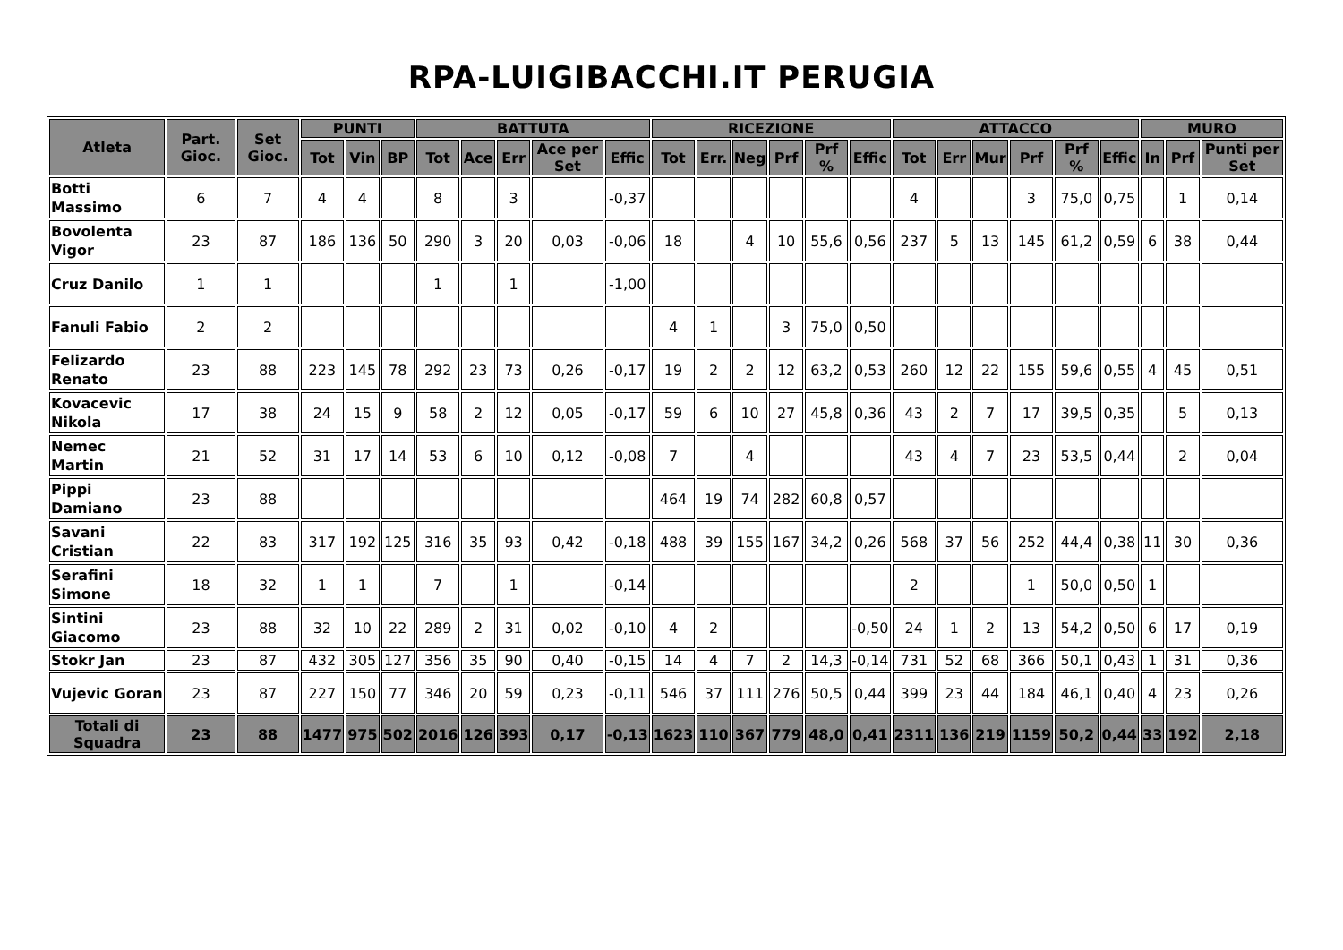RPA-LUIGIBACCHI.IT PERUGIA
| Atleta | Part. Gioc. | Set Gioc. | PUNTI | | | BATTUTA | | | | | RICEZIONE | | | | | | ATTACCO | | | | | | MURO | | |
| --- | --- | --- | --- | --- | --- | --- | --- | --- | --- | --- | --- | --- | --- | --- | --- | --- | --- | --- | --- | --- | --- | --- | --- | --- | --- |
| | | | Tot | Vin | BP | Tot | Ace | Err | Ace per Set | Effic | Tot | Err. | Neg | Prf | Prf % | Effic | Tot | Err | Mur | Prf | Prf % | Effic | In | Prf | Punti per Set |
| Botti Massimo | 6 | 7 | 4 | 4 | | 8 | | 3 | | -0,37 | | | | | | | 4 | | | 3 | 75,0 | 0,75 | | 1 | 0,14 |
| Bovolenta Vigor | 23 | 87 | 186 | 136 | 50 | 290 | 3 | 20 | 0,03 | -0,06 | 18 | | 4 | 10 | 55,6 | 0,56 | 237 | 5 | 13 | 145 | 61,2 | 0,59 | 6 | 38 | 0,44 |
| Cruz Danilo | 1 | 1 | | | | 1 | | 1 | | -1,00 | | | | | | | | | | | | | | | |
| Fanuli Fabio | 2 | 2 | | | | | | | | | 4 | 1 | | 3 | 75,0 | 0,50 | | | | | | | | | |
| Felizardo Renato | 23 | 88 | 223 | 145 | 78 | 292 | 23 | 73 | 0,26 | -0,17 | 19 | 2 | 2 | 12 | 63,2 | 0,53 | 260 | 12 | 22 | 155 | 59,6 | 0,55 | 4 | 45 | 0,51 |
| Kovacevic Nikola | 17 | 38 | 24 | 15 | 9 | 58 | 2 | 12 | 0,05 | -0,17 | 59 | 6 | 10 | 27 | 45,8 | 0,36 | 43 | 2 | 7 | 17 | 39,5 | 0,35 | | 5 | 0,13 |
| Nemec Martin | 21 | 52 | 31 | 17 | 14 | 53 | 6 | 10 | 0,12 | -0,08 | 7 | | 4 | | | | 43 | 4 | 7 | 23 | 53,5 | 0,44 | | 2 | 0,04 |
| Pippi Damiano | 23 | 88 | | | | | | | | | 464 | 19 | 74 | 282 | 60,8 | 0,57 | | | | | | | | | |
| Savani Cristian | 22 | 83 | 317 | 192 | 125 | 316 | 35 | 93 | 0,42 | -0,18 | 488 | 39 | 155 | 167 | 34,2 | 0,26 | 568 | 37 | 56 | 252 | 44,4 | 0,38 | 11 | 30 | 0,36 |
| Serafini Simone | 18 | 32 | 1 | 1 | | 7 | | 1 | | -0,14 | | | | | | | 2 | | | 1 | 50,0 | 0,50 | 1 | | |
| Sintini Giacomo | 23 | 88 | 32 | 10 | 22 | 289 | 2 | 31 | 0,02 | -0,10 | 4 | 2 | | | | -0,50 | 24 | 1 | 2 | 13 | 54,2 | 0,50 | 6 | 17 | 0,19 |
| Stokr Jan | 23 | 87 | 432 | 305 | 127 | 356 | 35 | 90 | 0,40 | -0,15 | 14 | 4 | 7 | 2 | 14,3 | -0,14 | 731 | 52 | 68 | 366 | 50,1 | 0,43 | 1 | 31 | 0,36 |
| Vujevic Goran | 23 | 87 | 227 | 150 | 77 | 346 | 20 | 59 | 0,23 | -0,11 | 546 | 37 | 111 | 276 | 50,5 | 0,44 | 399 | 23 | 44 | 184 | 46,1 | 0,40 | 4 | 23 | 0,26 |
| Totali di Squadra | 23 | 88 | 1477 | 975 | 502 | 2016 | 126 | 393 | 0,17 | -0,13 | 1623 | 110 | 367 | 779 | 48,0 | 0,41 | 2311 | 136 | 219 | 1159 | 50,2 | 0,44 | 33 | 192 | 2,18 |